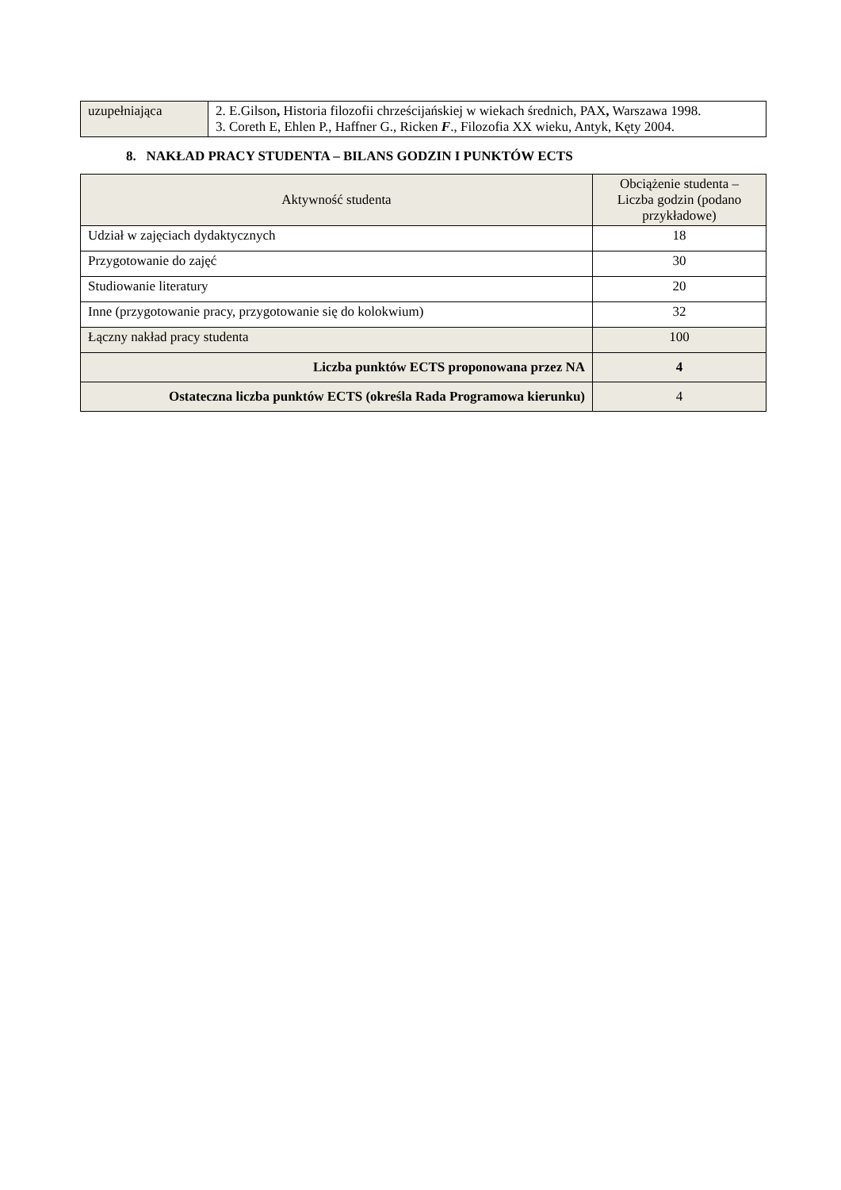| uzupełniająca | 2. E.Gilson , Historia filozofii chrześcijańskiej w wiekach średnich, PAX , Warszawa 1998. 3. Coreth E, Ehlen P., Haffner G., Ricken F ., Filozofia XX wieku, Antyk, Kęty 2004. |
8. NAKŁAD PRACY STUDENTA – BILANS GODZIN I PUNKTÓW ECTS
| Aktywność studenta | Obciążenie studenta – Liczba godzin (podano przykładowe) |
| --- | --- |
| Udział w zajęciach dydaktycznych | 18 |
| Przygotowanie do zajęć | 30 |
| Studiowanie literatury | 20 |
| Inne (przygotowanie pracy, przygotowanie się do kolokwium) | 32 |
| Łączny nakład pracy studenta | 100 |
| Liczba punktów ECTS proponowana przez NA | 4 |
| Ostateczna liczba punktów ECTS (określa Rada Programowa kierunku) | 4 |